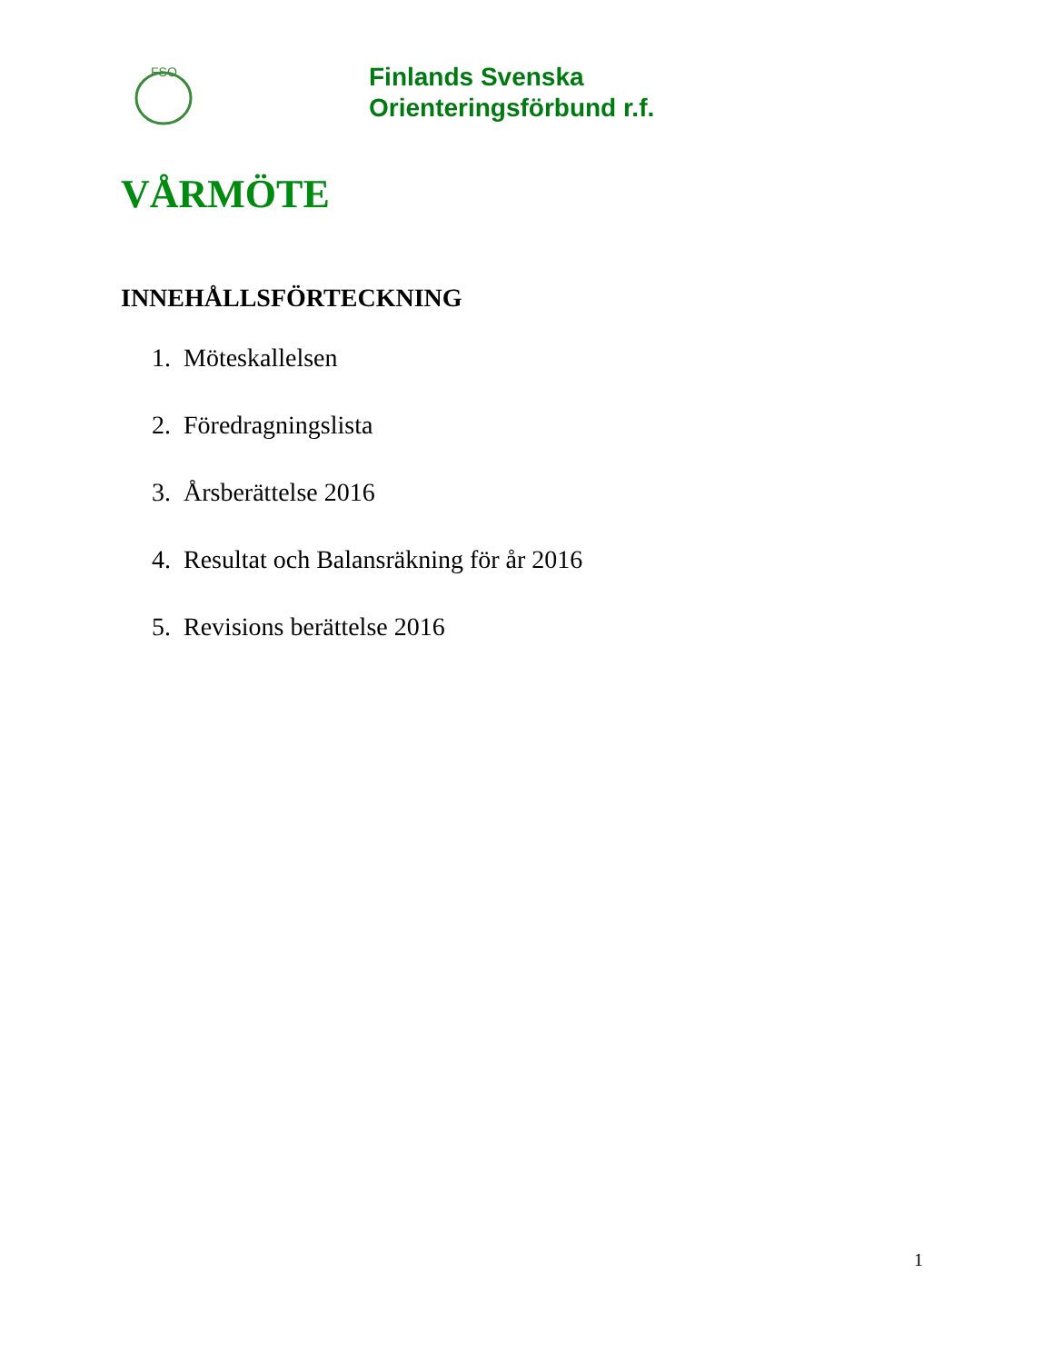FSO
Finlands Svenska
Orienteringsförbund r.f.
VÅRMÖTE
INNEHÅLLSFÖRTECKNING
1. Möteskallelsen
2. Föredragningslista
3. Årsberättelse 2016
4. Resultat och Balansräkning för år 2016
5. Revisions berättelse 2016
1